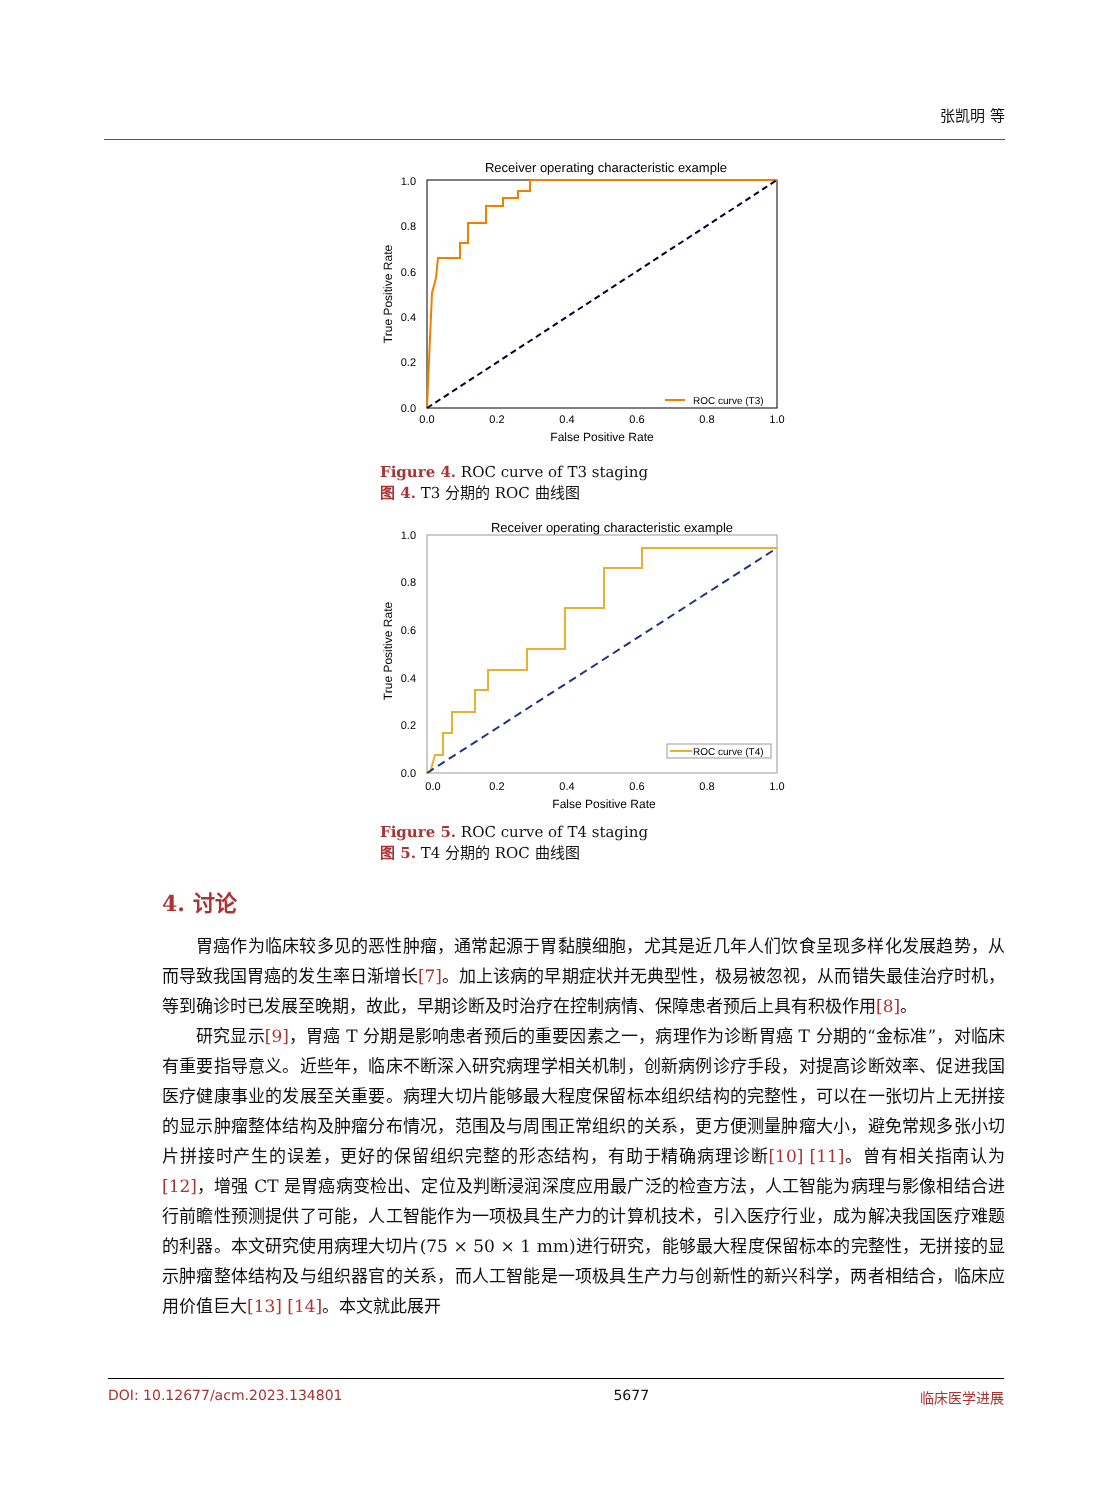张凯明 等
Receiver operating characteristic example
0.0
0.2
0.4
0.6
0.8
1.0
0.0
0.2
0.4
0.6
0.8
1.0
False Positive Rate
True Positive Rate
ROC curve (T3)
Figure 4. ROC curve of T3 staging
图 4. T3 分期的 ROC 曲线图
Receiver operating characteristic example
0.0
0.2
0.4
0.6
0.8
1.0
0.0
0.2
0.4
0.6
0.8
1.0
False Positive Rate
True Positive Rate
ROC curve (T4)
Figure 5. ROC curve of T4 staging
图 5. T4 分期的 ROC 曲线图
4. 讨论
胃癌作为临床较多见的恶性肿瘤，通常起源于胃黏膜细胞，尤其是近几年人们饮食呈现多样化发展趋势，从而导致我国胃癌的发生率日渐增长[7]。加上该病的早期症状并无典型性，极易被忽视，从而错失最佳治疗时机，等到确诊时已发展至晚期，故此，早期诊断及时治疗在控制病情、保障患者预后上具有积极作用[8]。
研究显示[9]，胃癌 T 分期是影响患者预后的重要因素之一，病理作为诊断胃癌 T 分期的“金标准”，对临床有重要指导意义。近些年，临床不断深入研究病理学相关机制，创新病例诊疗手段，对提高诊断效率、促进我国医疗健康事业的发展至关重要。病理大切片能够最大程度保留标本组织结构的完整性，可以在一张切片上无拼接的显示肿瘤整体结构及肿瘤分布情况，范围及与周围正常组织的关系，更方便测量肿瘤大小，避免常规多张小切片拼接时产生的误差，更好的保留组织完整的形态结构，有助于精确病理诊断[10] [11]。曾有相关指南认为[12]，增强 CT 是胃癌病变检出、定位及判断浸润深度应用最广泛的检查方法，人工智能为病理与影像相结合进行前瞻性预测提供了可能，人工智能作为一项极具生产力的计算机技术，引入医疗行业，成为解决我国医疗难题的利器。本文研究使用病理大切片(75 × 50 × 1 mm)进行研究，能够最大程度保留标本的完整性，无拼接的显示肿瘤整体结构及与组织器官的关系，而人工智能是一项极具生产力与创新性的新兴科学，两者相结合，临床应用价值巨大[13] [14]。本文就此展开
DOI: 10.12677/acm.2023.134801 5677 临床医学进展